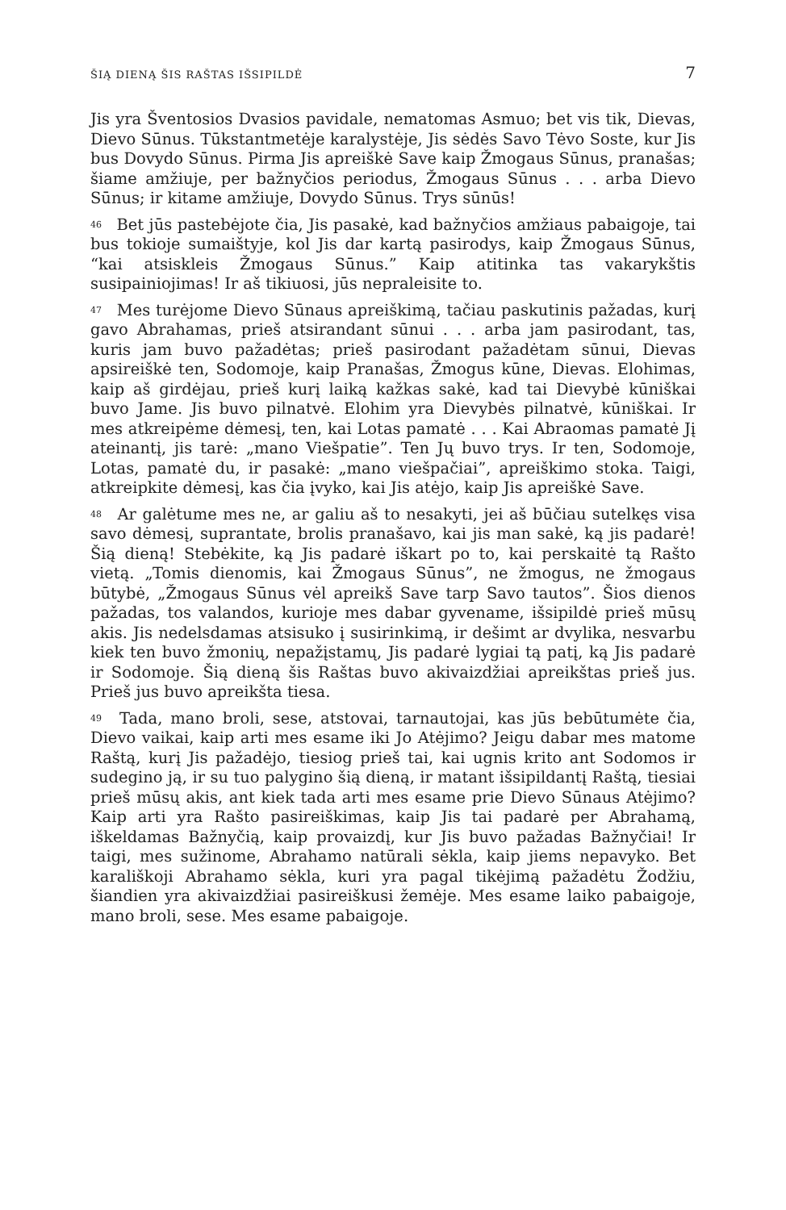ŠIĄ DIENĄ ŠIS RAŠTAS IŠSIPILDĖ 7
Jis yra Šventosios Dvasios pavidale, nematomas Asmuo; bet vis tik, Dievas, Dievo Sūnus. Tūkstantmetėje karalystėje, Jis sėdės Savo Tėvo Soste, kur Jis bus Dovydo Sūnus. Pirma Jis apreiškė Save kaip Žmogaus Sūnus, pranašas; šiame amžiuje, per bažnyčios periodus, Žmogaus Sūnus . . . arba Dievo Sūnus; ir kitame amžiuje, Dovydo Sūnus. Trys sūnūs!
<sup>46</sup> Bet jūs pastebėjote čia, Jis pasakė, kad bažnyčios amžiaus pabaigoje, tai bus tokioje sumaištyje, kol Jis dar kartą pasirodys, kaip Žmogaus Sūnus, “kai atsiskleis Žmogaus Sūnus.” Kaip atitinka tas vakarykštis susipainiojimas! Ir aš tikiuosi, jūs nepraleisite to.
<sup>47</sup> Mes turėjome Dievo Sūnaus apreiškimą, tačiau paskutinis pažadas, kurį gavo Abrahamas, prieš atsirandant sūnui . . . arba jam pasirodant, tas, kuris jam buvo pažadėtas; prieš pasirodant pažadėtam sūnui, Dievas apsireiškė ten, Sodomoje, kaip Pranašas, Žmogus kūne, Dievas. Elohimas, kaip aš girdėjau, prieš kurį laiką kažkas sakė, kad tai Dievybė kūniškai buvo Jame. Jis buvo pilnatvė. Elohim yra Dievybės pilnatvė, kūniškai. Ir mes atkreipėme dėmesį, ten, kai Lotas pamatė . . . Kai Abraomas pamatė Jį ateinantį, jis tarė: „mano Viešpatie”. Ten Jų buvo trys. Ir ten, Sodomoje, Lotas, pamatė du, ir pasakė: „mano viešpačiai”, apreiškimo stoka. Taigi, atkreipkite dėmesį, kas čia įvyko, kai Jis atėjo, kaip Jis apreiškė Save.
<sup>48</sup> Ar galėtume mes ne, ar galiu aš to nesakyti, jei aš būčiau sutelkęs visa savo dėmesį, suprantate, brolis pranašavo, kai jis man sakė, ką jis padarė! Šią dieną! Stebėkite, ką Jis padarė iškart po to, kai perskaitė tą Rašto vietą. „Tomis dienomis, kai Žmogaus Sūnus”, ne žmogus, ne žmogaus būtybė, „Žmogaus Sūnus vėl apreikš Save tarp Savo tautos”. Šios dienos pažadas, tos valandos, kurioje mes dabar gyvename, išsipildė prieš mūsų akis. Jis nedelsdamas atsisuko į susirinkimą, ir dešimt ar dvylika, nesvarbu kiek ten buvo žmonių, nepažįstamų, Jis padarė lygiai tą patį, ką Jis padarė ir Sodomoje. Šią dieną šis Raštas buvo akivaizdžiai apreikštas prieš jus. Prieš jus buvo apreikšta tiesa.
<sup>49</sup> Tada, mano broli, sese, atstovai, tarnautojai, kas jūs bebūtumėte čia, Dievo vaikai, kaip arti mes esame iki Jo Atėjimo? Jeigu dabar mes matome Raštą, kurį Jis pažadėjo, tiesiog prieš tai, kai ugnis krito ant Sodomos ir sudegino ją, ir su tuo palygino šią dieną, ir matant išsipildantį Raštą, tiesiai prieš mūsų akis, ant kiek tada arti mes esame prie Dievo Sūnaus Atėjimo? Kaip arti yra Rašto pasireiškimas, kaip Jis tai padarė per Abrahamą, iškeldamas Bažnyčią, kaip provaizdį, kur Jis buvo pažadas Bažnyčiai! Ir taigi, mes sužinome, Abrahamo natūrali sėkla, kaip jiems nepavyko. Bet karališkoji Abrahamo sėkla, kuri yra pagal tikėjimą pažadėtu Žodžiu, šiandien yra akivaizdžiai pasireiškusi žemėje. Mes esame laiko pabaigoje, mano broli, sese. Mes esame pabaigoje.